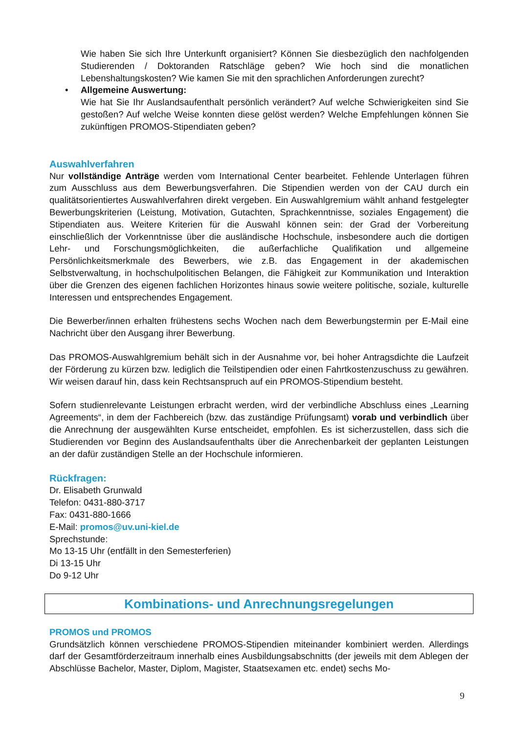Wie haben Sie sich Ihre Unterkunft organisiert? Können Sie diesbezüglich den nachfolgenden Studierenden / Doktoranden Ratschläge geben? Wie hoch sind die monatlichen Lebenshaltungskosten? Wie kamen Sie mit den sprachlichen Anforderungen zurecht?
• Allgemeine Auswertung:
Wie hat Sie Ihr Auslandsaufenthalt persönlich verändert? Auf welche Schwierigkeiten sind Sie gestoßen? Auf welche Weise konnten diese gelöst werden? Welche Empfehlungen können Sie zukünftigen PROMOS-Stipendiaten geben?
Auswahlverfahren
Nur vollständige Anträge werden vom International Center bearbeitet. Fehlende Unterlagen führen zum Ausschluss aus dem Bewerbungsverfahren. Die Stipendien werden von der CAU durch ein qualitätsorientiertes Auswahlverfahren direkt vergeben. Ein Auswahlgremium wählt anhand festgelegter Bewerbungskriterien (Leistung, Motivation, Gutachten, Sprachkenntnisse, soziales Engagement) die Stipendiaten aus. Weitere Kriterien für die Auswahl können sein: der Grad der Vorbereitung einschließlich der Vorkenntnisse über die ausländische Hochschule, insbesondere auch die dortigen Lehr- und Forschungsmöglichkeiten, die außerfachliche Qualifikation und allgemeine Persönlichkeitsmerkmale des Bewerbers, wie z.B. das Engagement in der akademischen Selbstverwaltung, in hochschulpolitischen Belangen, die Fähigkeit zur Kommunikation und Interaktion über die Grenzen des eigenen fachlichen Horizontes hinaus sowie weitere politische, soziale, kulturelle Interessen und entsprechendes Engagement.
Die Bewerber/innen erhalten frühestens sechs Wochen nach dem Bewerbungstermin per E-Mail eine Nachricht über den Ausgang ihrer Bewerbung.
Das PROMOS-Auswahlgremium behält sich in der Ausnahme vor, bei hoher Antragsdichte die Laufzeit der Förderung zu kürzen bzw. lediglich die Teilstipendien oder einen Fahrtkostenzuschuss zu gewähren. Wir weisen darauf hin, dass kein Rechtsanspruch auf ein PROMOS-Stipendium besteht.
Sofern studienrelevante Leistungen erbracht werden, wird der verbindliche Abschluss eines „Learning Agreements“, in dem der Fachbereich (bzw. das zuständige Prüfungsamt) vorab und verbindlich über die Anrechnung der ausgewählten Kurse entscheidet, empfohlen. Es ist sicherzustellen, dass sich die Studierenden vor Beginn des Auslandsaufenthalts über die Anrechenbarkeit der geplanten Leistungen an der dafür zuständigen Stelle an der Hochschule informieren.
Rückfragen:
Dr. Elisabeth Grunwald
Telefon: 0431-880-3717
Fax: 0431-880-1666
E-Mail: promos@uv.uni-kiel.de
Sprechstunde:
Mo 13-15 Uhr (entfällt in den Semesterferien)
Di 13-15 Uhr
Do 9-12 Uhr
Kombinations- und Anrechnungsregelungen
PROMOS und PROMOS
Grundsätzlich können verschiedene PROMOS-Stipendien miteinander kombiniert werden. Allerdings darf der Gesamtförderzeitraum innerhalb eines Ausbildungsabschnitts (der jeweils mit dem Ablegen der Abschlüsse Bachelor, Master, Diplom, Magister, Staatsexamen etc. endet) sechs Mo-
9